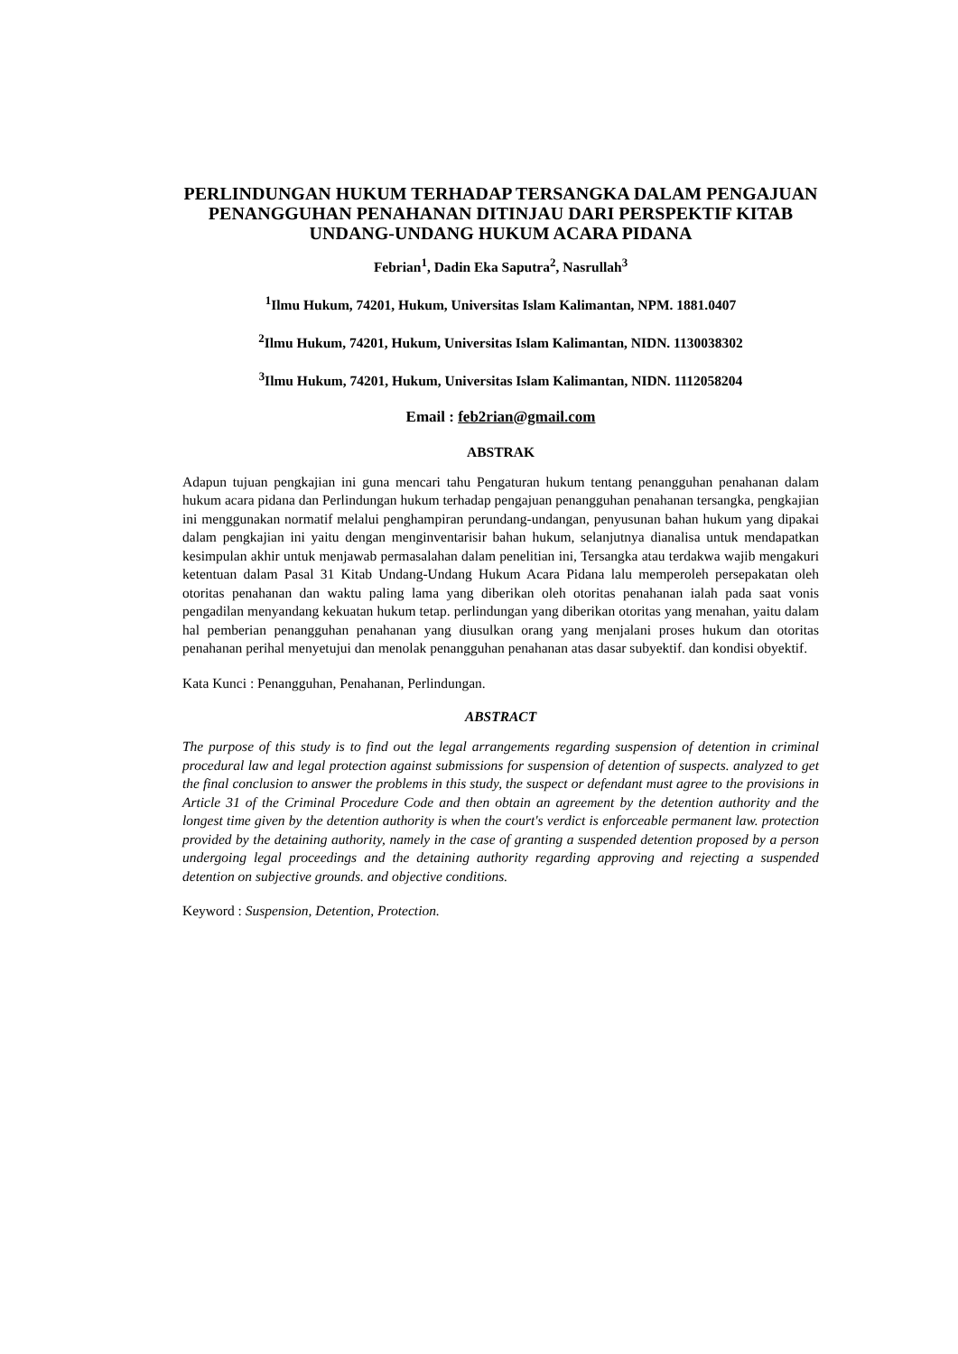PERLINDUNGAN HUKUM TERHADAP TERSANGKA DALAM PENGAJUAN PENANGGUHAN PENAHANAN DITINJAU DARI PERSPEKTIF KITAB UNDANG-UNDANG HUKUM ACARA PIDANA
Febrian<sup>1</sup>, Dadin Eka Saputra<sup>2</sup>, Nasrullah<sup>3</sup>
<sup>1</sup> Ilmu Hukum, 74201, Hukum, Universitas Islam Kalimantan, NPM. 1881.0407
<sup>2</sup> Ilmu Hukum, 74201, Hukum, Universitas Islam Kalimantan, NIDN. 1130038302
<sup>3</sup> Ilmu Hukum, 74201, Hukum, Universitas Islam Kalimantan, NIDN. 1112058204
Email : feb2rian@gmail.com
ABSTRAK
Adapun tujuan pengkajian ini guna mencari tahu Pengaturan hukum tentang penangguhan penahanan dalam hukum acara pidana dan Perlindungan hukum terhadap pengajuan penangguhan penahanan tersangka, pengkajian ini menggunakan normatif melalui penghampiran perundang-undangan, penyusunan bahan hukum yang dipakai dalam pengkajian ini yaitu dengan menginventarisir bahan hukum, selanjutnya dianalisa untuk mendapatkan kesimpulan akhir untuk menjawab permasalahan dalam penelitian ini, Tersangka atau terdakwa wajib mengakuri ketentuan dalam Pasal 31 Kitab Undang-Undang Hukum Acara Pidana lalu memperoleh persepakatan oleh otoritas penahanan dan waktu paling lama yang diberikan oleh otoritas penahanan ialah pada saat vonis pengadilan menyandang kekuatan hukum tetap. perlindungan yang diberikan otoritas yang menahan, yaitu dalam hal pemberian penangguhan penahanan yang diusulkan orang yang menjalani proses hukum dan otoritas penahanan perihal menyetujui dan menolak penangguhan penahanan atas dasar subyektif. dan kondisi obyektif.
Kata Kunci : Penangguhan, Penahanan, Perlindungan.
ABSTRACT
The purpose of this study is to find out the legal arrangements regarding suspension of detention in criminal procedural law and legal protection against submissions for suspension of detention of suspects. analyzed to get the final conclusion to answer the problems in this study, the suspect or defendant must agree to the provisions in Article 31 of the Criminal Procedure Code and then obtain an agreement by the detention authority and the longest time given by the detention authority is when the court's verdict is enforceable permanent law. protection provided by the detaining authority, namely in the case of granting a suspended detention proposed by a person undergoing legal proceedings and the detaining authority regarding approving and rejecting a suspended detention on subjective grounds. and objective conditions.
Keyword : Suspension, Detention, Protection.